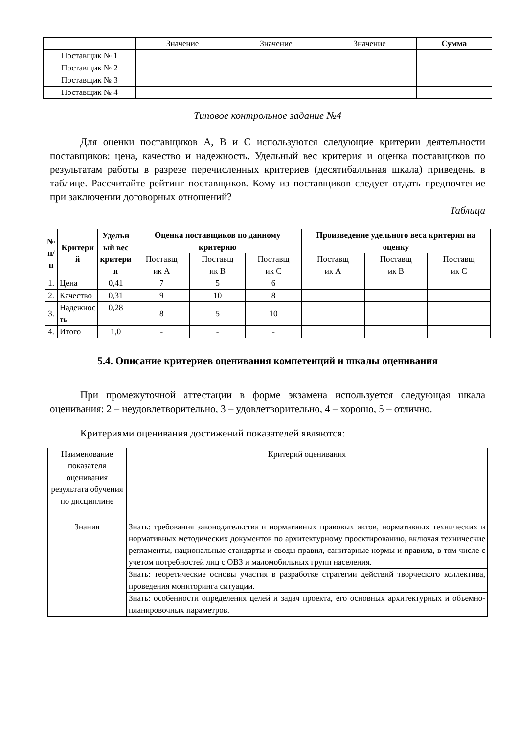| | Значение | Значение | Значение | Сумма |
| Поставщик № 1 | | | | |
| Поставщик № 2 | | | | |
| Поставщик № 3 | | | | |
| Поставщик № 4 | | | | |
Типовое контрольное задание №4
Для оценки поставщиков А, В и С используются следующие критерии деятельности поставщиков: цена, качество и надежность. Удельный вес критерия и оценка поставщиков по результатам работы в разрезе перечисленных критериев (десятибалльная шкала) приведены в таблице. Рассчитайте рейтинг поставщиков. Кому из поставщиков следует отдать предпочтение при заключении договорных отношений?
Таблица
| № п/ п | Критери й | Удельн ый вес критери я | Оценка поставщиков по данному критерию | | | Произведение удельного веса критерия на оценку | | |
| --- | --- | --- | --- | --- | --- | --- | --- | --- |
| | | | Поставщ ик А | Поставщ ик В | Поставщ ик С | Поставщ ик А | Поставщ ик В | Поставщ ик С |
| 1. | Цена | 0,41 | 7 | 5 | 6 | | | |
| 2. | Качество | 0,31 | 9 | 10 | 8 | | | |
| 3. | Надежнос ть | 0,28 | 8 | 5 | 10 | | | |
| 4. | Итого | 1,0 | - | - | - | | | |
5.4. Описание критериев оценивания компетенций и шкалы оценивания
При промежуточной аттестации в форме экзамена используется следующая шкала оценивания: 2 – неудовлетворительно, 3 – удовлетворительно, 4 – хорошо, 5 – отлично.
Критериями оценивания достижений показателей являются:
| Наименование показателя оценивания результата обучения по дисциплине | Критерий оценивания |
| Знания | Знать: требования законодательства и нормативных правовых актов, нормативных технических и нормативных методических документов по архитектурному проектированию, включая технические регламенты, национальные стандарты и своды правил, санитарные нормы и правила, в том числе с учетом потребностей лиц с ОВЗ и маломобильных групп населения. |
| | Знать: теоретические основы участия в разработке стратегии действий творческого коллектива, проведения мониторинга ситуации. |
| | Знать: особенности определения целей и задач проекта, его основных архитектурных и объемно-планировочных параметров. |